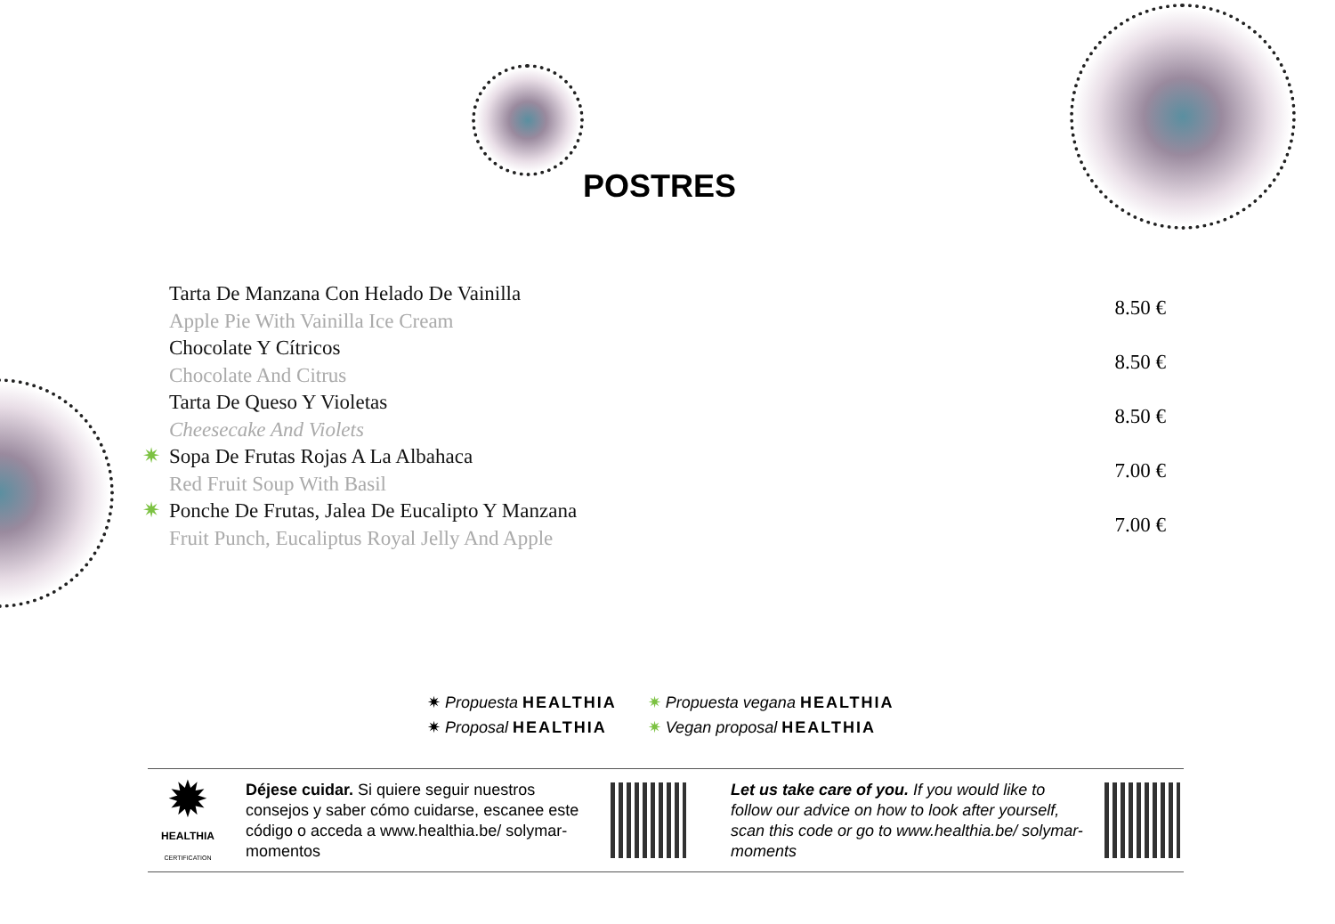POSTRES
Tarta De Manzana Con Helado De Vainilla
Apple Pie With Vainilla Ice Cream
8.50 €
Chocolate Y Cítricos
Chocolate And Citrus
8.50 €
Tarta De Queso Y Violetas
Cheesecake And Violets
8.50 €
✷
Sopa De Frutas Rojas A La Albahaca
Red Fruit Soup With Basil
7.00 €
✷
Ponche De Frutas, Jalea De Eucalipto Y Manzana
Fruit Punch, Eucaliptus Royal Jelly And Apple
7.00 €
✷ Propuesta HEALTHIA
✷ Proposal HEALTHIA
✷ Propuesta vegana HEALTHIA
✷ Vegan proposal HEALTHIA
✹
HEALTHIA
CERTIFICATION
Déjese cuidar. Si quiere seguir nuestros consejos y saber cómo cuidarse, escanee este código o acceda a www.healthia.be/ solymar-momentos
Let us take care of you. If you would like to follow our advice on how to look after yourself, scan this code or go to www.healthia.be/ solymar-moments